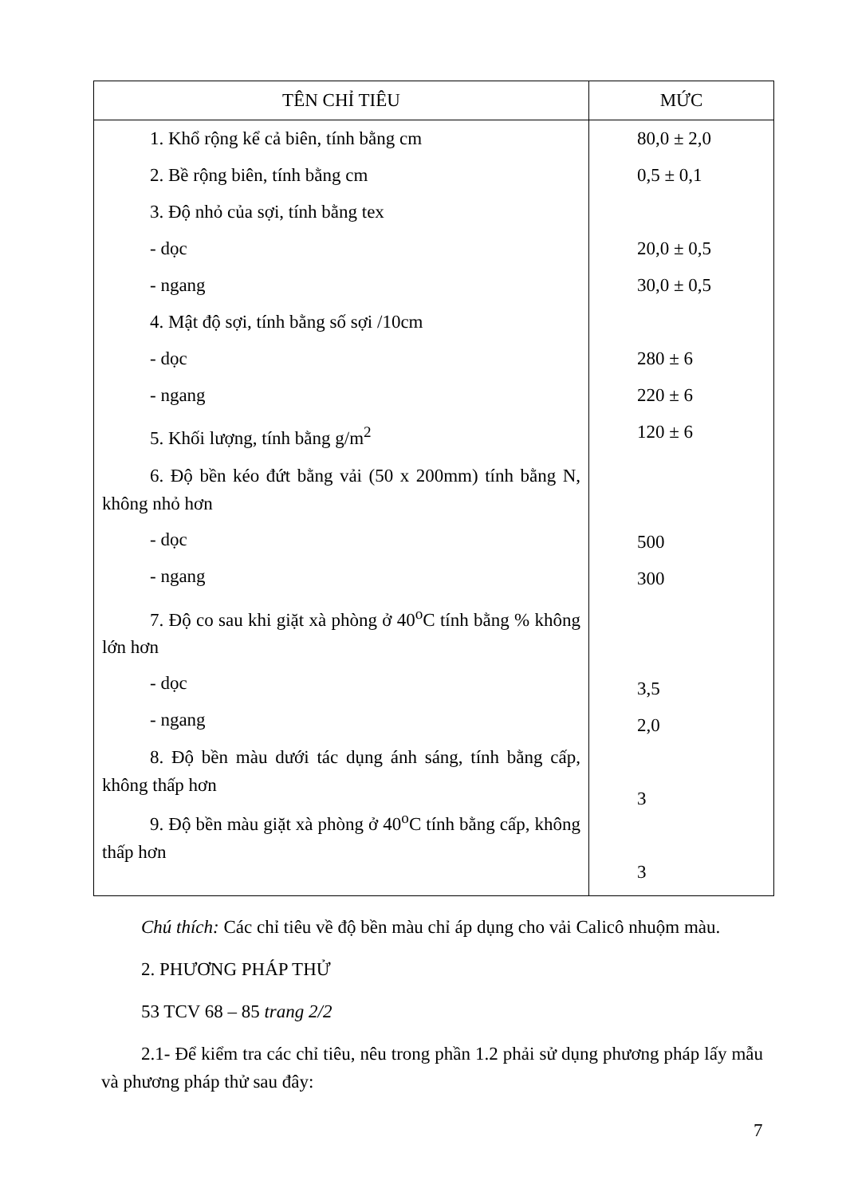| TÊN CHỈ TIÊU | MỨC |
| --- | --- |
| 1. Khổ rộng kể cả biên, tính bằng cm 2. Bề rộng biên, tính bằng cm 3. Độ nhỏ của sợi, tính bằng tex - dọc - ngang 4. Mật độ sợi, tính bằng số sợi /10cm - dọc - ngang 5. Khối lượng, tính bằng g/m<sup>2</sup> 6. Độ bền kéo đứt bằng vải (50 x 200mm) tính bằng N, không nhỏ hơn - dọc - ngang 7. Độ co sau khi giặt xà phòng ở 40<sup>o</sup>C tính bằng % không lớn hơn - dọc - ngang 8. Độ bền màu dưới tác dụng ánh sáng, tính bằng cấp, không thấp hơn 9. Độ bền màu giặt xà phòng ở 40<sup>o</sup>C tính bằng cấp, không thấp hơn | 80,0 ± 2,0 0,5 ± 0,1 20,0 ± 0,5 30,0 ± 0,5 280 ± 6 220 ± 6 120 ± 6 500 300 3,5 2,0 3 3 |
Chú thích: Các chỉ tiêu về độ bền màu chỉ áp dụng cho vải Calicô nhuộm màu.
2. PHƯƠNG PHÁP THỬ
53 TCV 68 – 85 trang 2/2
2.1- Để kiểm tra các chỉ tiêu, nêu trong phần 1.2 phải sử dụng phương pháp lấy mẫu và phương pháp thử sau đây:
7